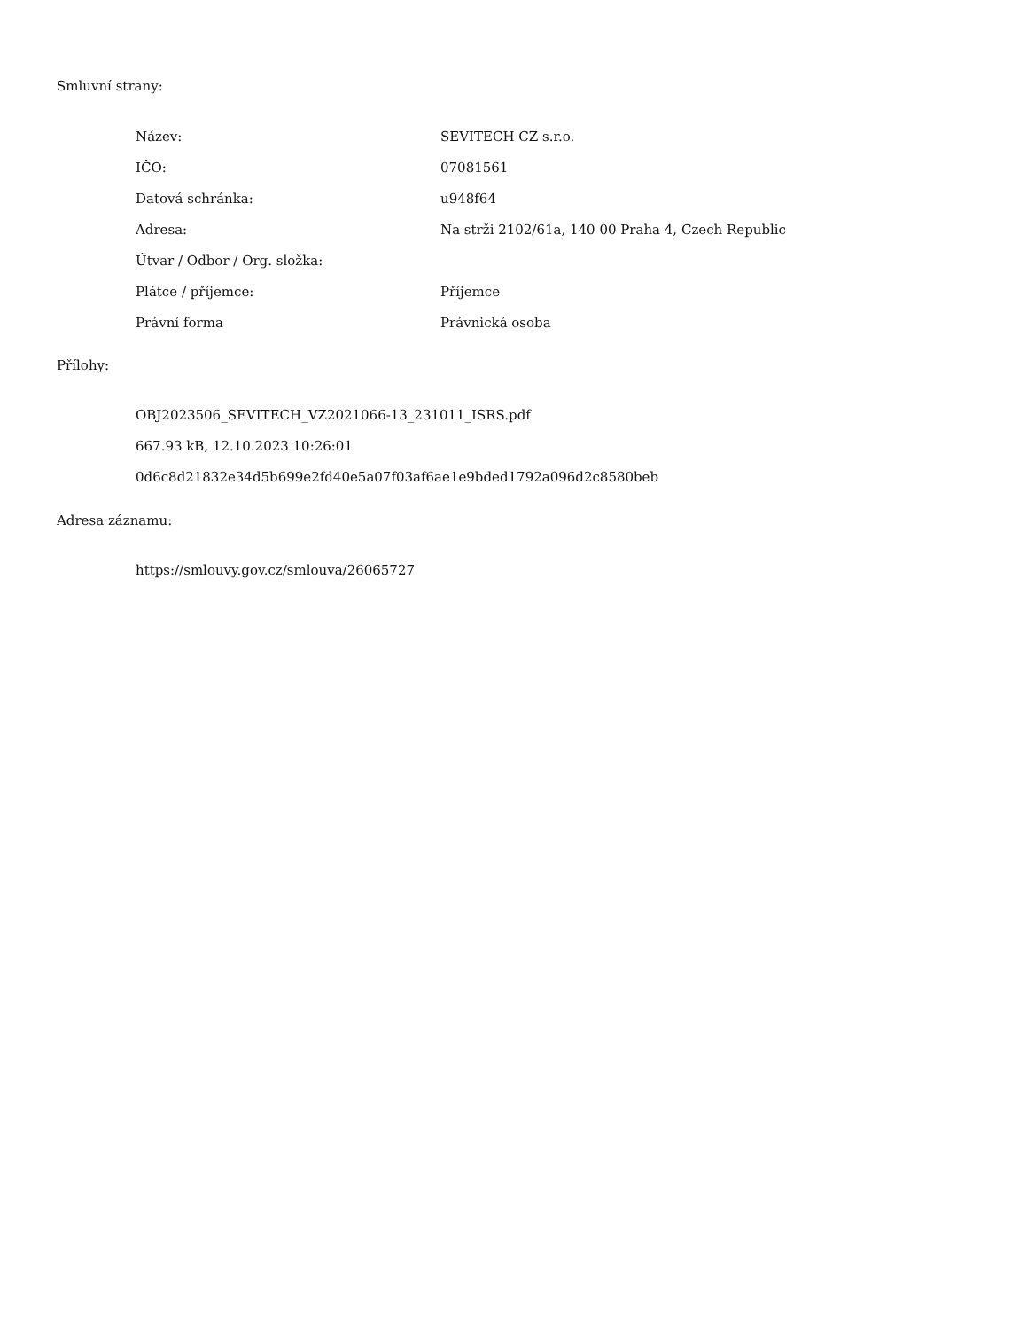Smluvní strany:
| Název: | SEVITECH CZ s.r.o. |
| IČO: | 07081561 |
| Datová schránka: | u948f64 |
| Adresa: | Na strži 2102/61a, 140 00 Praha 4, Czech Republic |
| Útvar / Odbor / Org. složka: | |
| Plátce / příjemce: | Příjemce |
| Právní forma | Právnická osoba |
Přílohy:
OBJ2023506_SEVITECH_VZ2021066-13_231011_ISRS.pdf
667.93 kB, 12.10.2023 10:26:01
0d6c8d21832e34d5b699e2fd40e5a07f03af6ae1e9bded1792a096d2c8580beb
Adresa záznamu:
https://smlouvy.gov.cz/smlouva/26065727